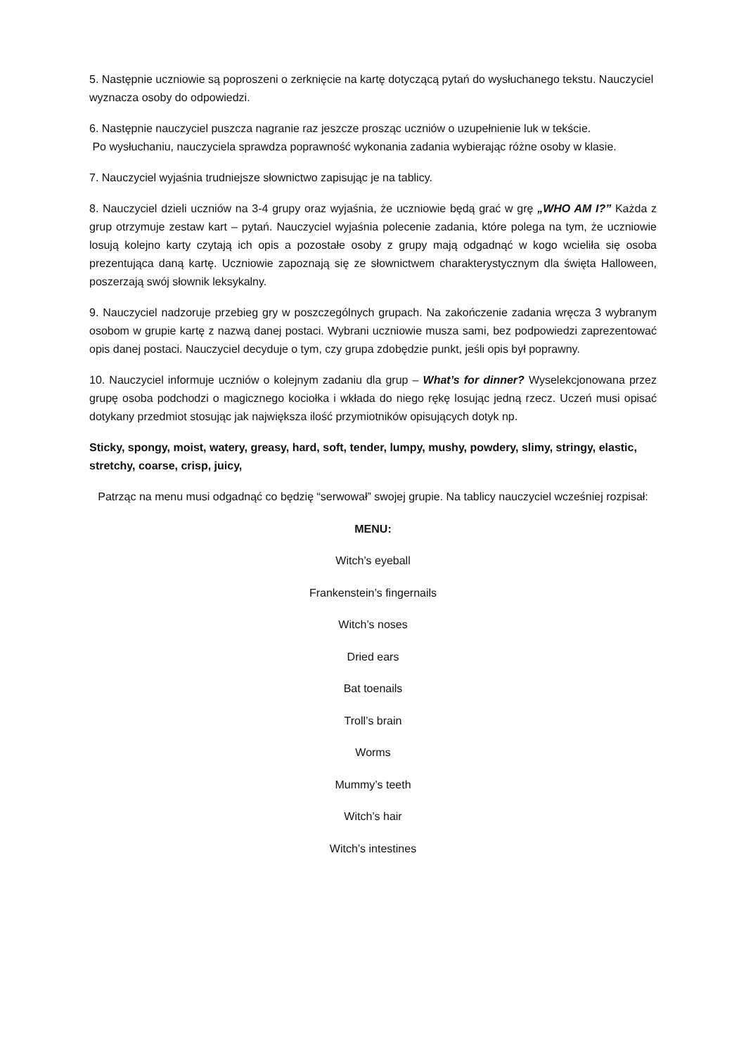5. Następnie uczniowie są poproszeni o zerknięcie na kartę dotyczącą pytań do wysłuchanego tekstu. Nauczyciel wyznacza osoby do odpowiedzi.
6. Następnie nauczyciel puszcza nagranie raz jeszcze prosząc uczniów o uzupełnienie luk w tekście.
Po wysłuchaniu, nauczyciela sprawdza poprawność wykonania zadania wybierając różne osoby w klasie.
7. Nauczyciel wyjaśnia trudniejsze słownictwo zapisując je na tablicy.
8. Nauczyciel dzieli uczniów na 3-4 grupy oraz wyjaśnia, że uczniowie będą grać w grę „WHO AM I?” Każda z grup otrzymuje zestaw kart – pytań. Nauczyciel wyjaśnia polecenie zadania, które polega na tym, że uczniowie losują kolejno karty czytają ich opis a pozostałe osoby z grupy mają odgadnąć w kogo wcieliła się osoba prezentująca daną kartę. Uczniowie zapoznają się ze słownictwem charakterystycznym dla święta Halloween, poszerzają swój słownik leksykalny.
9. Nauczyciel nadzoruje przebieg gry w poszczególnych grupach. Na zakończenie zadania wręcza 3 wybranym osobom w grupie kartę z nazwą danej postaci. Wybrani uczniowie musza sami, bez podpowiedzi zaprezentować opis danej postaci. Nauczyciel decyduje o tym, czy grupa zdobędzie punkt, jeśli opis był poprawny.
10. Nauczyciel informuje uczniów o kolejnym zadaniu dla grup – What’s for dinner? Wyselekcjonowana przez grupę osoba podchodzi o magicznego kociołka i wkłada do niego rękę losując jedną rzecz. Uczeń musi opisać dotykany przedmiot stosując jak największa ilość przymiotników opisujących dotyk np.
Sticky, spongy, moist, watery, greasy, hard, soft, tender, lumpy, mushy, powdery, slimy, stringy, elastic, stretchy, coarse, crisp, juicy,
Patrząc na menu musi odgadnąć co będzię “serwował” swojej grupie. Na tablicy nauczyciel wcześniej rozpisał:
MENU:
Witch’s eyeball
Frankenstein’s fingernails
Witch’s noses
Dried ears
Bat toenails
Troll’s brain
Worms
Mummy’s teeth
Witch’s hair
Witch’s intestines